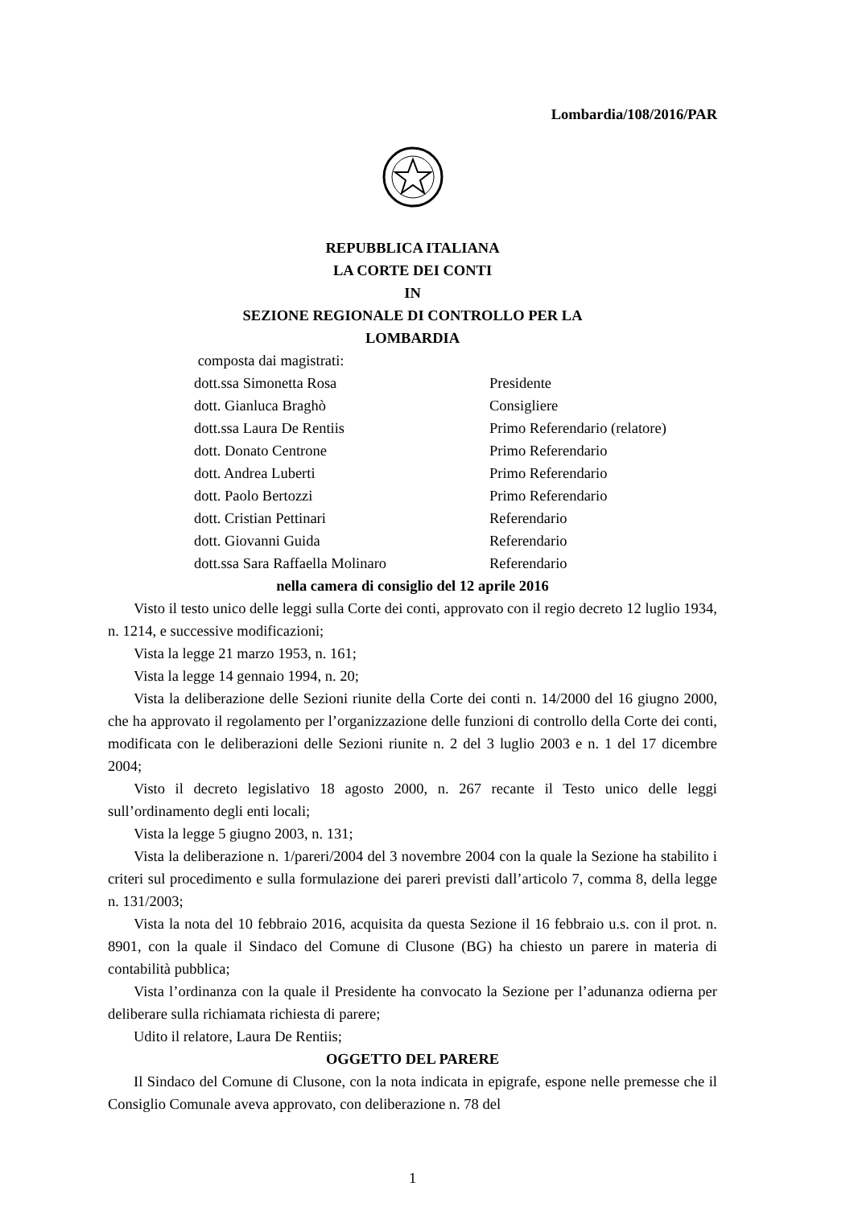Lombardia/108/2016/PAR
REPUBBLICA ITALIANA
LA CORTE DEI CONTI
IN
SEZIONE REGIONALE DI CONTROLLO PER LA
LOMBARDIA
composta dai magistrati:
dott.ssa Simonetta Rosa Presidente
dott. Gianluca Braghò Consigliere
dott.ssa Laura De Rentiis Primo Referendario (relatore)
dott. Donato Centrone Primo Referendario
dott. Andrea Luberti Primo Referendario
dott. Paolo Bertozzi Primo Referendario
dott. Cristian Pettinari Referendario
dott. Giovanni Guida Referendario
dott.ssa Sara Raffaella Molinaro Referendario
nella camera di consiglio del 12 aprile 2016
Visto il testo unico delle leggi sulla Corte dei conti, approvato con il regio decreto 12 luglio 1934, n. 1214, e successive modificazioni;
Vista la legge 21 marzo 1953, n. 161;
Vista la legge 14 gennaio 1994, n. 20;
Vista la deliberazione delle Sezioni riunite della Corte dei conti n. 14/2000 del 16 giugno 2000, che ha approvato il regolamento per l’organizzazione delle funzioni di controllo della Corte dei conti, modificata con le deliberazioni delle Sezioni riunite n. 2 del 3 luglio 2003 e n. 1 del 17 dicembre 2004;
Visto il decreto legislativo 18 agosto 2000, n. 267 recante il Testo unico delle leggi sull’ordinamento degli enti locali;
Vista la legge 5 giugno 2003, n. 131;
Vista la deliberazione n. 1/pareri/2004 del 3 novembre 2004 con la quale la Sezione ha stabilito i criteri sul procedimento e sulla formulazione dei pareri previsti dall’articolo 7, comma 8, della legge n. 131/2003;
Vista la nota del 10 febbraio 2016, acquisita da questa Sezione il 16 febbraio u.s. con il prot. n. 8901, con la quale il Sindaco del Comune di Clusone (BG) ha chiesto un parere in materia di contabilità pubblica;
Vista l’ordinanza con la quale il Presidente ha convocato la Sezione per l’adunanza odierna per deliberare sulla richiamata richiesta di parere;
Udito il relatore, Laura De Rentiis;
OGGETTO DEL PARERE
Il Sindaco del Comune di Clusone, con la nota indicata in epigrafe, espone nelle premesse che il Consiglio Comunale aveva approvato, con deliberazione n. 78 del
1